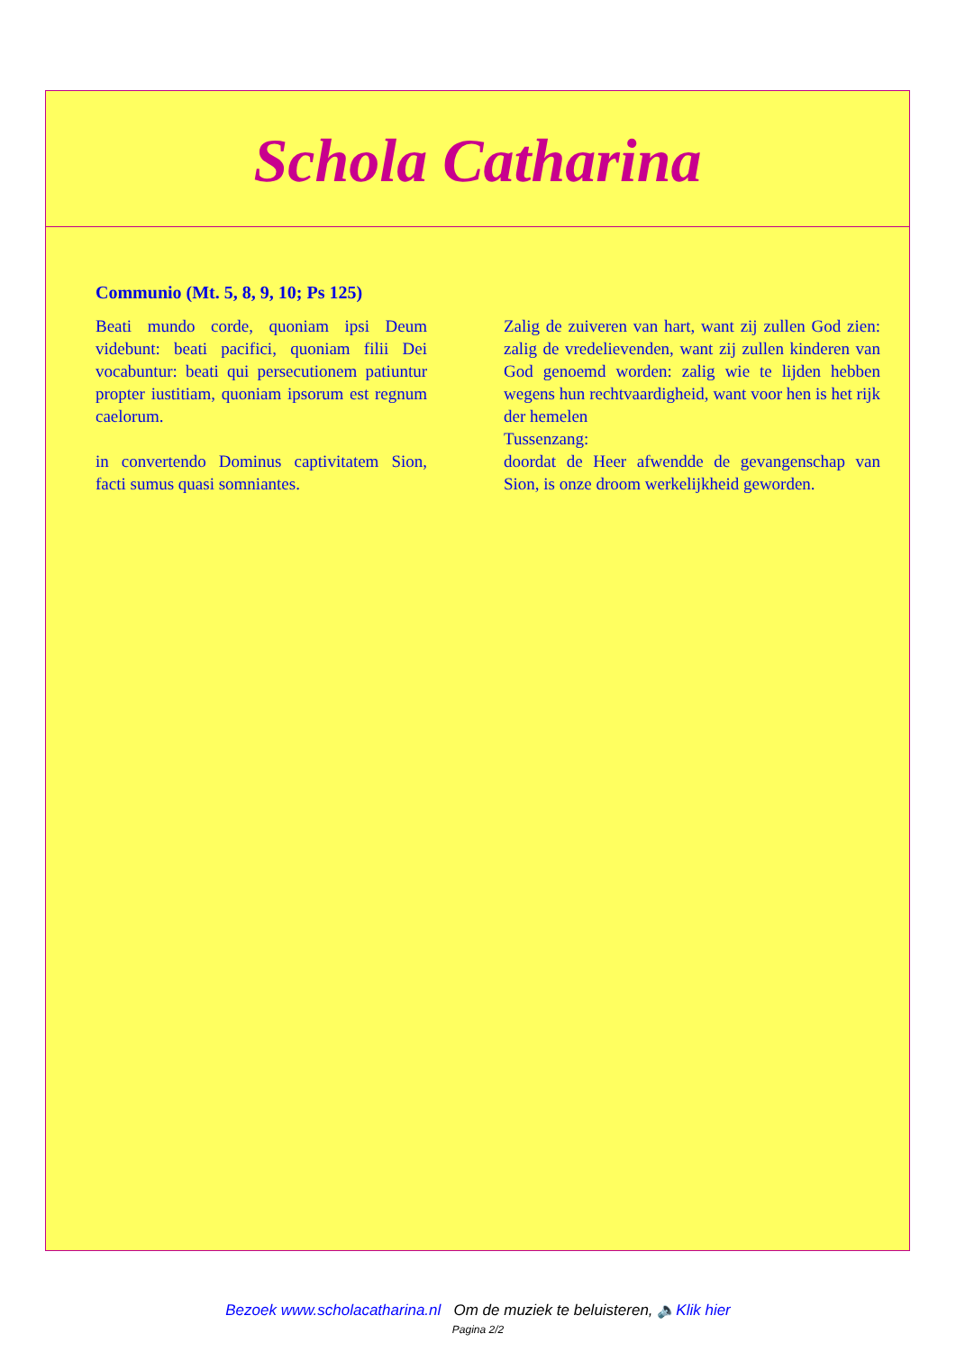Schola Catharina
Communio (Mt. 5, 8, 9, 10; Ps 125)
Beati mundo corde, quoniam ipsi Deum videbunt: beati pacifici, quoniam filii Dei vocabuntur: beati qui persecutionem patiuntur propter iustitiam, quoniam ipsorum est regnum caelorum.
in convertendo Dominus captivitatem Sion, facti sumus quasi somniantes.
Zalig de zuiveren van hart, want zij zullen God zien: zalig de vredelievenden, want zij zullen kinderen van God genoemd worden: zalig wie te lijden hebben wegens hun rechtvaardigheid, want voor hen is het rijk der hemelen
Tussenzang:
doordat de Heer afwendde de gevangenschap van Sion, is onze droom werkelijkheid geworden.
Bezoek www.scholacatharina.nl Om de muziek te beluisteren, 🔈Klik hier
Pagina 2/2